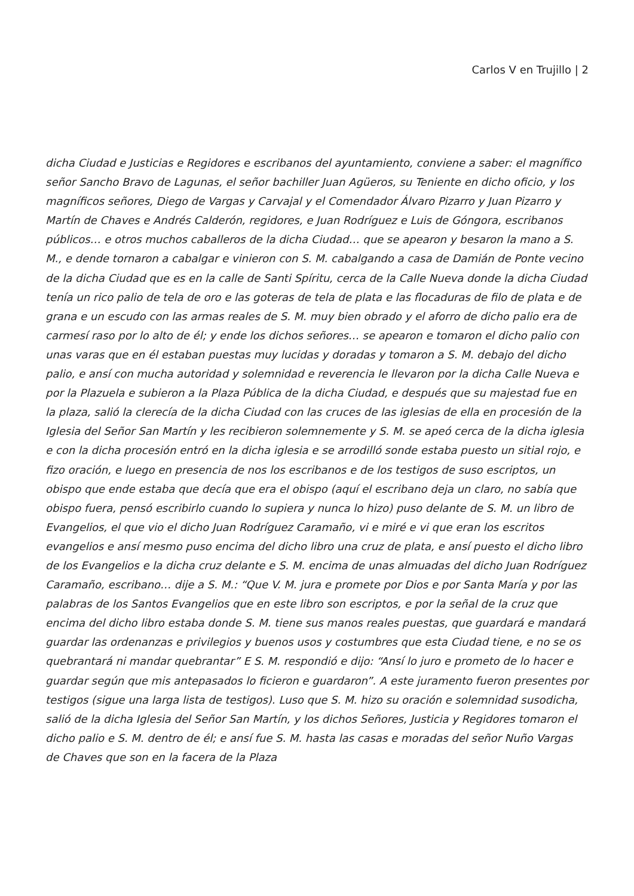Carlos V en Trujillo | 2
dicha Ciudad e Justicias e Regidores e escribanos del ayuntamiento, conviene a saber: el magnífico señor Sancho Bravo de Lagunas, el señor bachiller Juan Agüeros, su Teniente en dicho oficio, y los magníficos señores, Diego de Vargas y Carvajal y el Comendador Álvaro Pizarro y Juan Pizarro y Martín de Chaves e Andrés Calderón, regidores, e Juan Rodríguez e Luis de Góngora, escribanos públicos… e otros muchos caballeros de la dicha Ciudad… que se apearon y besaron la mano a S. M., e dende tornaron a cabalgar e vinieron con S. M. cabalgando a casa de Damián de Ponte vecino de la dicha Ciudad que es en la calle de Santi Spíritu, cerca de la Calle Nueva donde la dicha Ciudad tenía un rico palio de tela de oro e las goteras de tela de plata e las flocaduras de filo de plata e de grana e un escudo con las armas reales de S. M. muy bien obrado y el aforro de dicho palio era de carmesí raso por lo alto de él; y ende los dichos señores… se apearon e tomaron el dicho palio con unas varas que en él estaban puestas muy lucidas y doradas y tomaron a S. M. debajo del dicho palio, e ansí con mucha autoridad y solemnidad e reverencia le llevaron por la dicha Calle Nueva e por la Plazuela e subieron a la Plaza Pública de la dicha Ciudad, e después que su majestad fue en la plaza, salió la clerecía de la dicha Ciudad con las cruces de las iglesias de ella en procesión de la Iglesia del Señor San Martín y les recibieron solemnemente y S. M. se apeó cerca de la dicha iglesia e con la dicha procesión entró en la dicha iglesia e se arrodilló sonde estaba puesto un sitial rojo, e fizo oración, e luego en presencia de nos los escribanos e de los testigos de suso escriptos, un obispo que ende estaba que decía que era el obispo (aquí el escribano deja un claro, no sabía que obispo fuera, pensó escribirlo cuando lo supiera y nunca lo hizo) puso delante de S. M. un libro de Evangelios, el que vio el dicho Juan Rodríguez Caramaño, vi e miré e vi que eran los escritos evangelios e ansí mesmo puso encima del dicho libro una cruz de plata, e ansí puesto el dicho libro de los Evangelios e la dicha cruz delante e S. M. encima de unas almuadas del dicho Juan Rodríguez Caramaño, escribano… dije a S. M.: “Que V. M. jura e promete por Dios e por Santa María y por las palabras de los Santos Evangelios que en este libro son escriptos, e por la señal de la cruz que encima del dicho libro estaba donde S. M. tiene sus manos reales puestas, que guardará e mandará guardar las ordenanzas e privilegios y buenos usos y costumbres que esta Ciudad tiene, e no se os quebrantará ni mandar quebrantar” E S. M. respondió e dijo: “Ansí lo juro e prometo de lo hacer e guardar según que mis antepasados lo ficieron e guardaron”. A este juramento fueron presentes por testigos (sigue una larga lista de testigos). Luso que S. M. hizo su oración e solemnidad susodicha, salió de la dicha Iglesia del Señor San Martín, y los dichos Señores, Justicia y Regidores tomaron el dicho palio e S. M. dentro de él; e ansí fue S. M. hasta las casas e moradas del señor Nuño Vargas de Chaves que son en la facera de la Plaza